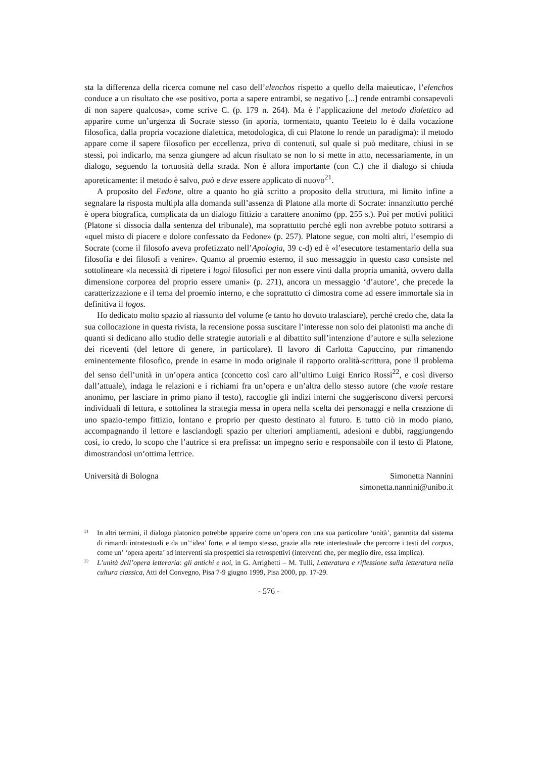sta la differenza della ricerca comune nel caso dell’elenchos rispetto a quello della maieutica», l’elenchos conduce a un risultato che «se positivo, porta a sapere entrambi, se negativo [...] rende entrambi consapevoli di non sapere qualcosa», come scrive C. (p. 179 n. 264). Ma è l’applicazione del metodo dialettico ad apparire come un’urgenza di Socrate stesso (in aporia, tormentato, quanto Teeteto lo è dalla vocazione filosofica, dalla propria vocazione dialettica, metodologica, di cui Platone lo rende un paradigma): il metodo appare come il sapere filosofico per eccellenza, privo di contenuti, sul quale si può meditare, chiusi in se stessi, poi indicarlo, ma senza giungere ad alcun risultato se non lo si mette in atto, necessariamente, in un dialogo, seguendo la tortuosità della strada. Non è allora importante (con C.) che il dialogo si chiuda aporeticamente: il metodo è salvo, può e deve essere applicato di nuovo<sup>21</sup>.
A proposito del Fedone, oltre a quanto ho già scritto a proposito della struttura, mi limito infine a segnalare la risposta multipla alla domanda sull’assenza di Platone alla morte di Socrate: innanzitutto perché è opera biografica, complicata da un dialogo fittizio a carattere anonimo (pp. 255 s.). Poi per motivi politici (Platone si dissocia dalla sentenza del tribunale), ma soprattutto perché egli non avrebbe potuto sottrarsi a «quel misto di piacere e dolore confessato da Fedone» (p. 257). Platone segue, con molti altri, l’esempio di Socrate (come il filosofo aveva profetizzato nell’Apologia, 39 c-d) ed è «l’esecutore testamentario della sua filosofia e dei filosofi a venire». Quanto al proemio esterno, il suo messaggio in questo caso consiste nel sottolineare «la necessità di ripetere i logoi filosofici per non essere vinti dalla propria umanità, ovvero dalla dimensione corporea del proprio essere umani» (p. 271), ancora un messaggio ‘d’autore’, che precede la caratterizzazione e il tema del proemio interno, e che soprattutto ci dimostra come ad essere immortale sia in definitiva il logos.
Ho dedicato molto spazio al riassunto del volume (e tanto ho dovuto tralasciare), perché credo che, data la sua collocazione in questa rivista, la recensione possa suscitare l’interesse non solo dei platonisti ma anche di quanti si dedicano allo studio delle strategie autoriali e al dibattito sull’intenzione d’autore e sulla selezione dei riceventi (del lettore di genere, in particolare). Il lavoro di Carlotta Capuccino, pur rimanendo eminentemente filosofico, prende in esame in modo originale il rapporto oralità-scrittura, pone il problema del senso dell’unità in un’opera antica (concetto così caro all’ultimo Luigi Enrico Rossi<sup>22</sup>, e così diverso dall’attuale), indaga le relazioni e i richiami fra un’opera e un’altra dello stesso autore (che vuole restare anonimo, per lasciare in primo piano il testo), raccoglie gli indizi interni che suggeriscono diversi percorsi individuali di lettura, e sottolinea la strategia messa in opera nella scelta dei personaggi e nella creazione di uno spazio-tempo fittizio, lontano e proprio per questo destinato al futuro. E tutto ciò in modo piano, accompagnando il lettore e lasciandogli spazio per ulteriori ampliamenti, adesioni e dubbi, raggiungendo così, io credo, lo scopo che l’autrice si era prefissa: un impegno serio e responsabile con il testo di Platone, dimostrandosi un’ottima lettrice.
Università di Bologna Simonetta Nannini
simonetta.nannini@unibo.it
<sup>21</sup> In altri termini, il dialogo platonico potrebbe apparire come un’opera con una sua particolare ‘unità’, garantita dal sistema di rimandi intratestuali e da un’‘idea’ forte, e al tempo stesso, grazie alla rete intertestuale che percorre i testi del corpus, come un’ ‘opera aperta’ ad interventi sia prospettici sia retrospettivi (interventi che, per meglio dire, essa implica).
<sup>22</sup> L’unità dell’opera letteraria: gli antichi e noi, in G. Arrighetti – M. Tulli, Letteratura e riflessione sulla letteratura nella cultura classica, Atti del Convegno, Pisa 7-9 giugno 1999, Pisa 2000, pp. 17-29.
- 576 -